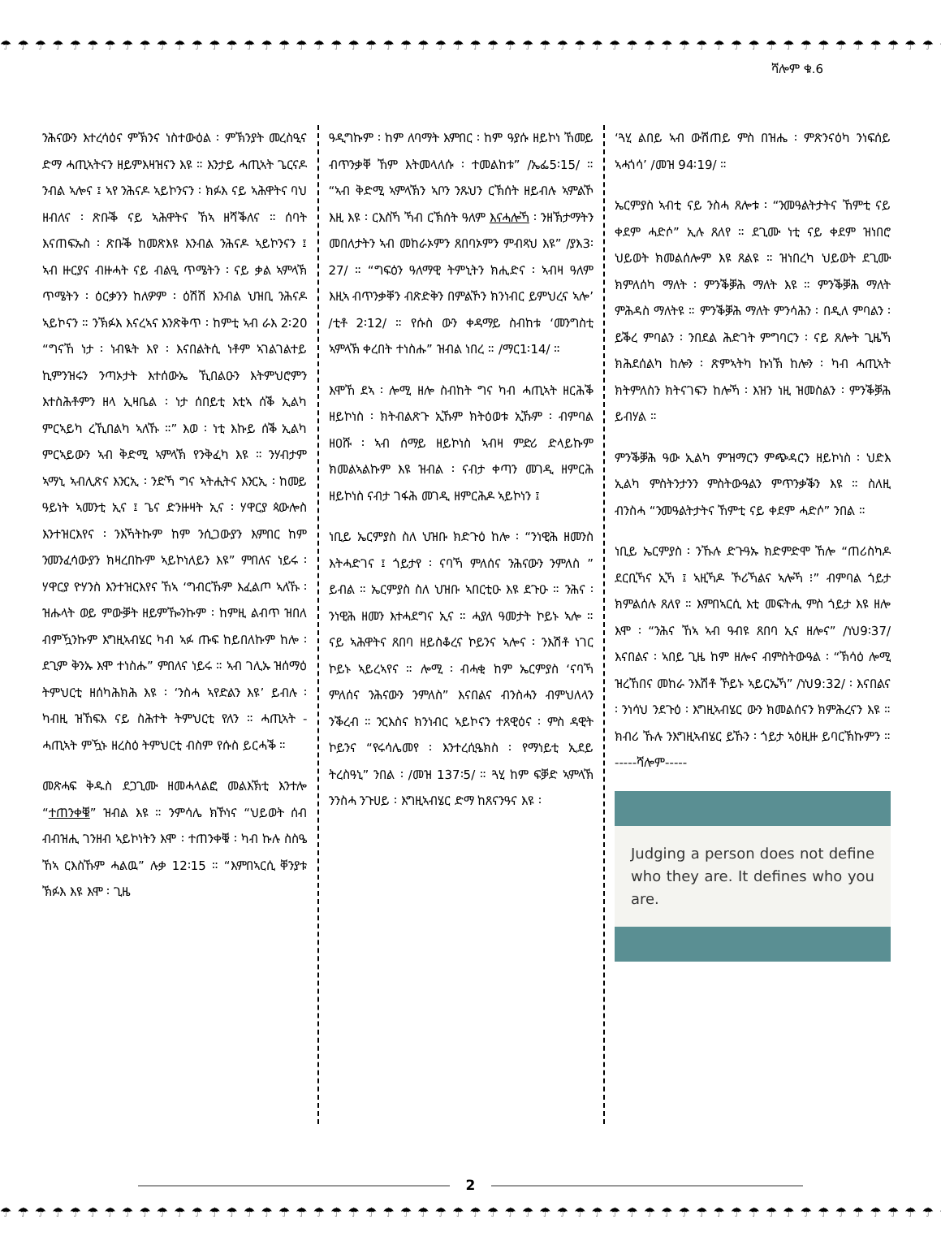☂ ☂ ☂ ☂ ☂ ☂ ☂ ☂ ☂ ☂ ☂ ☂ ☂ ☂ ☂ ☂ ☂ ☂ ☂ ☂ ☂ ☂ ☂ ☂ ☂ ☂ ☂ ☂ ☂ ☂ ☂ ☂ ☂ ☂ ☂ ☂ ☂ ☂ ☂ ☂ ☂ ☂ ☂ ☂ ☂ ☂ ☂ ☂ ☂ ☂ ☂ ☂ ☂ ☂ ☂ ☂ ☂ ☂ ☂ ☂ ☂
ሻሎም ቁ.6
ንሕናውን እተረሳዕና ምኽንና ነስተውዕል ፡ ምኽንያት መረስዒና ድማ ሓጢኣትናን ዘይምእዛዝናን እዩ ። እንታይ ሓጢኣት ጌርናዶ ንብል ኣሎና ፤ ኣየ ንሕናዶ ኣይኮንናን ፡ ክፉእ ናይ ኣሕዋትና ባህ ዘብለና ፡ ጽቡቕ ናይ ኣሕዋትና ኸኣ ዘሻቕለና ። ሰባት እናጠፍኡስ ፡ ጽቡቕ ከመጽእዩ እንብል ንሕናዶ ኣይኮንናን ፤ ኣብ ዙርያና ብዙሓት ናይ ብልዒ ጥሜትን ፡ ናይ ቃል ኣምላኽ ጥሜትን ፡ ዕርቃንን ከለዎም ፡ ዕሽሽ እንብል ህዝቢ ንሕናዶ ኣይኮናን ። ንኽፉእ እናረኣና እንጽቅጥ ፡ ከምቲ ኣብ ራእ 2፡20 “ግናኸ ነታ ፡ ነብዪት እየ ፡ እናበልትሲ ነቶም ኣገልገልተይ ኪምንዝሩን ንጣኦታት እተሰውኤ ኺበልዑን እትምህሮምን እተስሕቶምን ዘላ ኢዛቤል ፡ ነታ ሰበይቲ እቲኣ ሰቕ ኢልካ ምርኣይካ ረኺበልካ ኣለኹ ።” እወ ፡ ነቲ እኩይ ሰቕ ኢልካ ምርኣይውን ኣብ ቅድሚ ኣምላኽ የንቅፈካ እዩ ። ንሃብታም ኣማኒ ኣብሊጽና እንርኢ ፡ ንድኻ ግና ኣትሒትና እንርኢ ፡ ከመይ ዓይነት ኣመንቲ ኢና ፤ ጌና ድንዙዛት ኢና ፡ ሃዋርያ ጳውሎስ እንተዝርእየና ፡ ንእኻትኩም ከም ንሲጋውያን እምበር ከም ንመንፈሳውያን ክዛረበኩም ኣይኮነለይን እዩ” ምበለና ነይሩ ፡ ሃዋርያ ዮሃንስ እንተዝርእየና ኸኣ ‘ግብርኹም እፈልጦ ኣለኹ ፡ ዝሑላት ወይ ምውቓት ዘይምዀንኩም ፡ ከምዚ ልብጥ ዝበለ ብምዃንኩም እግዚኣብሄር ካብ ኣፉ ጡፍ ከይበለኩም ከሎ ፡ ደጊም ቅንኡ እሞ ተነስሑ” ምበለና ነይሩ ። ኣብ ገሊኡ ዝሰማዕ ትምህርቲ ዘሰካሕክሕ እዩ ፡ ‘ንስሓ ኣየድልን እዩ’ ይብሉ ፡ ካብዚ ዝኸፍእ ናይ ስሕተት ትምህርቲ የለን ። ሓጢኣት - ሓጢኣት ምዃኑ ዘረስዕ ትምህርቲ ብስም የሱስ ይርሓቕ ።
መጽሓፍ ቅዱስ ደጋጊሙ ዘመሓላልፎ መልእኽቲ እንተሎ “ተጠንቀቑ” ዝብል እዩ ። ንምሳሌ ክኾነና “ህይወት ሰብ ብብዝሒ ገንዘብ ኣይኮነትን እሞ ፡ ተጠንቀቑ ፡ ካብ ኩሉ ስስዔ ኸኣ ርእስኹም ሓልዉ” ሉቃ 12፡15 ። “እምበኣርሲ ቐንያቱ ኽፉእ እዩ እሞ ፡ ጊዜ
ዓዲግኩም ፡ ከም ለባማት እምበር ፡ ከም ዓያሱ ዘይኮነ ኸመይ ብጥንቃቐ ኸም እትመላለሱ ፡ ተመልከቱ” /ኤፌ5፡15/ ። “ኣብ ቅድሚ ኣምላኽን ኣቦን ንጹህን ርኽሰት ዘይብሉ ኣምልኾ እዚ እዩ ፡ ርእስኻ ኻብ ርኽሰት ዓለም እናሓሎኻ ፡ ንዘኽታማትን መበለታትን ኣብ መከራኦምን ጸበባኦምን ምብጻህ እዩ” /ያእ3፡27/ ። “ግፍዕን ዓለማዊ ትምኒትን ክሒድና ፡ ኣብዛ ዓለም እዚኣ ብጥንቃቐን ብጽድቅን በምልኾን ክንነብር ይምህረና ኣሎ’ /ቲቶ 2፡12/ ። የሱስ ውን ቀዳማይ ስብከቱ ‘መንግስቲ ኣምላኽ ቀረበት ተነስሑ” ዝብል ነበረ ። /ማር1፡14/ ።
እሞኸ ደኣ ፡ ሎሚ ዘሎ ስብከት ግና ካብ ሓጢኣት ዘርሕቕ ዘይኮነስ ፡ ክትብልጽጉ ኢኹም ክትዕወቱ ኢኹም ፡ ብምባል ዘዐሹ ፡ ኣብ ሰማይ ዘይኮነስ ኣብዛ ምድሪ ድላይኩም ክመልኣልኩም እዩ ዝብል ፡ ናብታ ቀጣን መገዲ ዘምርሕ ዘይኮነስ ናብታ ገፋሕ መገዲ ዘምርሕዶ ኣይኮነን ፤
ነቢይ ኤርምያስ ስለ ህዝቡ ክድጉዕ ከሎ ፡ “ንነዊሕ ዘመንስ እትሓድገና ፤ ጎይታየ ፡ ናባኻ ምለሰና ንሕናውን ንምለስ ” ይብል ። ኤርምያስ ስለ ህዝቡ ኣበርቲዑ እዩ ደጉዑ ። ንሕና ፡ ንነዊሕ ዘመን እተሓደግና ኢና ። ሓያለ ዓመታት ኮይኑ ኣሎ ። ናይ ኣሕዋትና ጸበባ ዘይስቆረና ኮይንና ኣሎና ፡ ንእሽቶ ነገር ኮይኑ ኣይረኣየና ። ሎሚ ፡ ብሓቂ ከም ኤርምያስ ‘ናባኻ ምለሰና ንሕናውን ንምለስ” እናበልና ብንስሓን ብምህለላን ንቕረብ ። ንርእስና ክንነብር ኣይኮናን ተጸዊዕና ፡ ምስ ዳዊት ኮይንና “የሩሳሌመየ ፡ እንተረሲዔክስ ፡ የማነይቲ ኢደይ ትረስዓኒ” ንበል ፡ /መዝ 137፡5/ ። ጓሂ ከም ፍቓድ ኣምላኽ ንንስሓ ንጉሀይ ፡ እግዚኣብሄር ድማ ከጸናንዓና እዩ ፡
‘ጓሂ ልበይ ኣብ ውሽጠይ ምስ በዝሔ ፡ ምጽንናዕካ ንነፍሰይ ኣሓጎሳ’ /መዝ 94፡19/ ።
ኤርምያስ ኣብቲ ናይ ንስሓ ጸሎቱ ፡ “ንመዓልትታትና ኸምቲ ናይ ቀደም ሓድሶ” ኢሉ ጸለየ ። ደጊሙ ነቲ ናይ ቀደም ዝነበሮ ህይወት ክመልሰሎም እዩ ጸልዩ ። ዝነበረካ ህይወት ደጊሙ ክምለሰካ ማለት ፡ ምንቕቓሕ ማለት እዩ ። ምንቕቓሕ ማለት ምሕዳስ ማለትዩ ። ምንቕቓሕ ማለት ምንሳሕን ፡ በዲለ ምባልን ፡ ይቕረ ምባልን ፡ ንበደል ሕድገት ምግባርን ፡ ናይ ጸሎት ጊዜኻ ክሕደሰልካ ከሎን ፡ ጽምኣትካ ኩነኽ ከሎን ፡ ካብ ሓጢኣት ክትምለስን ክትናገፍን ከሎኻ ፡ እዝን ነዚ ዝመስልን ፡ ምንቕቓሕ ይብሃል ።
ምንቕቓሕ ዓው ኢልካ ምዝማርን ምጭዳርን ዘይኮነስ ፡ ህድእ ኢልካ ምስትንታንን ምስትውዓልን ምጥንቃቕን እዩ ። ስለዚ ብንስሓ “ንመዓልትታትና ኸምቲ ናይ ቀደም ሓድሶ” ንበል ።
ነቢይ ኤርምያስ ፡ ንኹሉ ድጉዓኡ ክድምድሞ ኸሎ “ጠሪስካዶ ደርቢኻና ኢኻ ፤ ኣዚኻዶ ኾሪኻልና ኣሎኻ ፧” ብምባል ጎይታ ክምልሰሉ ጸለየ ። እምበኣርሲ እቲ መፍትሒ ምስ ጎይታ እዩ ዘሎ እሞ ፡ “ንሕና ኸኣ ኣብ ዓብዩ ጸበባ ኢና ዘሎና” /ነህ9፡37/ እናበልና ፡ ኣበይ ጊዜ ከም ዘሎና ብምስትውዓል ፡ “ኽሳዕ ሎሚ ዝረኸበና መከራ ንእሽቶ ኾይኑ ኣይርኤኻ” /ነህ9:32/ ፡ እናበልና ፡ ንነሳህ ንደጉዕ ፡ እግዚኣብሄር ውን ክመልሰናን ክምሕረናን እዩ ። ክብሪ ኹሉ ንእግዚኣብሄር ይኹን ፡ ጎይታ ኣዕዚዙ ይባርኽኩምን ። -----ሻሎም-----
Judging a person does not define who they are. It defines who you are.
2
☂ ☂ ☂ ☂ ☂ ☂ ☂ ☂ ☂ ☂ ☂ ☂ ☂ ☂ ☂ ☂ ☂ ☂ ☂ ☂ ☂ ☂ ☂ ☂ ☂ ☂ ☂ ☂ ☂ ☂ ☂ ☂ ☂ ☂ ☂ ☂ ☂ ☂ ☂ ☂ ☂ ☂ ☂ ☂ ☂ ☂ ☂ ☂ ☂ ☂ ☂ ☂ ☂ ☂ ☂ ☂ ☂ ☂ ☂ ☂ ☂